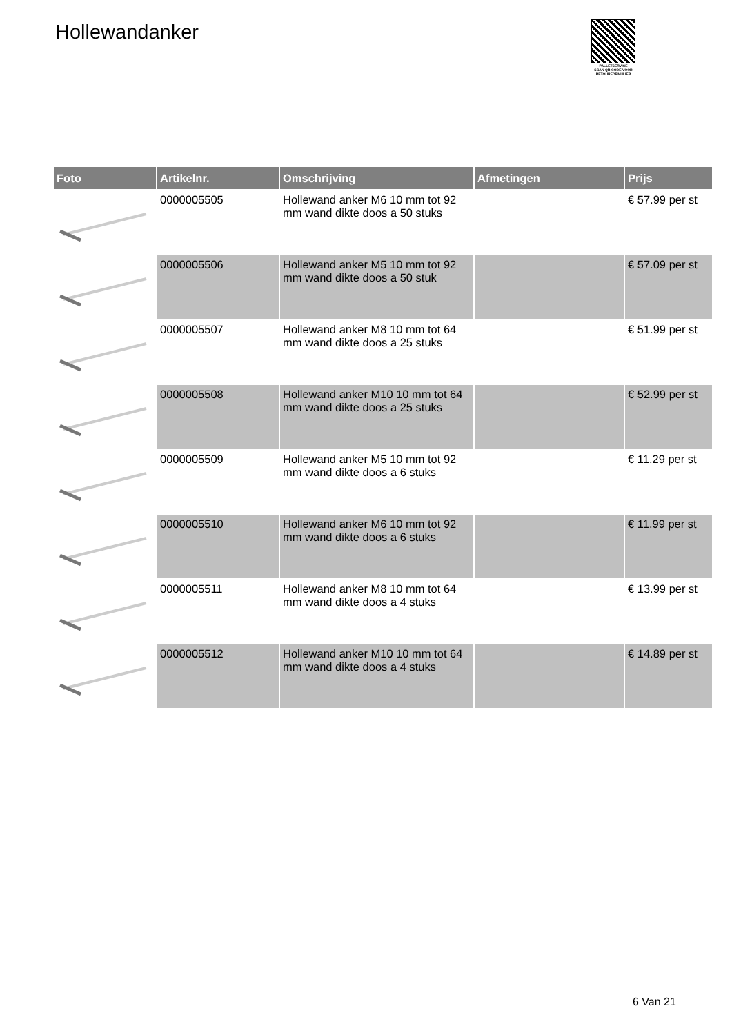Hollewandanker
PALLETSERVICE
SCAN QR-CODE VOOR RETOURFORMULIER
| Foto | Artikelnr. | Omschrijving | Afmetingen | Prijs |
| --- | --- | --- | --- | --- |
| | 0000005505 | Hollewand anker M6 10 mm tot 92 mm wand dikte doos a 50 stuks | | € 57.99 per st |
| | 0000005506 | Hollewand anker M5 10 mm tot 92 mm wand dikte doos a 50 stuk | | € 57.09 per st |
| | 0000005507 | Hollewand anker M8 10 mm tot 64 mm wand dikte doos a 25 stuks | | € 51.99 per st |
| | 0000005508 | Hollewand anker M10 10 mm tot 64 mm wand dikte doos a 25 stuks | | € 52.99 per st |
| | 0000005509 | Hollewand anker M5 10 mm tot 92 mm wand dikte doos a 6 stuks | | € 11.29 per st |
| | 0000005510 | Hollewand anker M6 10 mm tot 92 mm wand dikte doos a 6 stuks | | € 11.99 per st |
| | 0000005511 | Hollewand anker M8 10 mm tot 64 mm wand dikte doos a 4 stuks | | € 13.99 per st |
| | 0000005512 | Hollewand anker M10 10 mm tot 64 mm wand dikte doos a 4 stuks | | € 14.89 per st |
6 Van 21